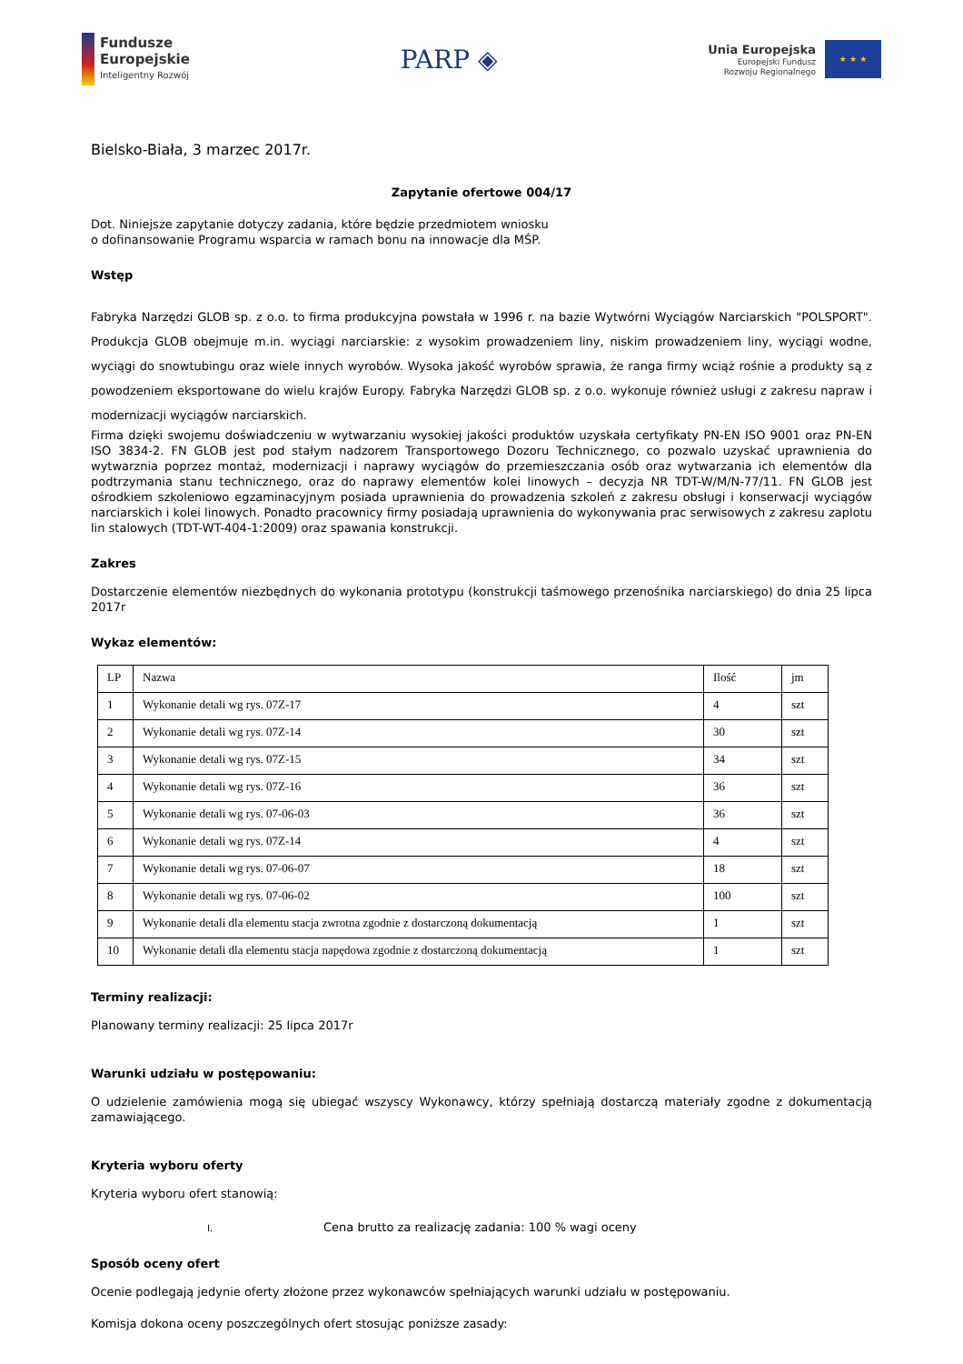Fundusze
Europejskie
Inteligentny Rozwój
PARP ◈
Unia Europejska
Europejski Fundusz
Rozwoju Regionalnego
★ ★ ★
Bielsko-Biała, 3 marzec 2017r.
Zapytanie ofertowe 004/17
Dot. Niniejsze zapytanie dotyczy zadania, które będzie przedmiotem wniosku
o dofinansowanie Programu wsparcia w ramach bonu na innowacje dla MŚP.
Wstęp
Fabryka Narzędzi GLOB sp. z o.o. to firma produkcyjna powstała w 1996 r. na bazie Wytwórni Wyciągów Narciarskich "POLSPORT". Produkcja GLOB obejmuje m.in. wyciągi narciarskie: z wysokim prowadzeniem liny, niskim prowadzeniem liny, wyciągi wodne, wyciągi do snowtubingu oraz wiele innych wyrobów. Wysoka jakość wyrobów sprawia, że ranga firmy wciąż rośnie a produkty są z powodzeniem eksportowane do wielu krajów Europy. Fabryka Narzędzi GLOB sp. z o.o. wykonuje również usługi z zakresu napraw i modernizacji wyciągów narciarskich.
Firma dzięki swojemu doświadczeniu w wytwarzaniu wysokiej jakości produktów uzyskała certyfikaty PN-EN ISO 9001 oraz PN-EN ISO 3834-2. FN GLOB jest pod stałym nadzorem Transportowego Dozoru Technicznego, co pozwalo uzyskać uprawnienia do wytwarznia poprzez montaż, modernizacji i naprawy wyciągów do przemieszczania osób oraz wytwarzania ich elementów dla podtrzymania stanu technicznego, oraz do naprawy elementów kolei linowych – decyzja NR TDT-W/M/N-77/11. FN GLOB jest ośrodkiem szkoleniowo egzaminacyjnym posiada uprawnienia do prowadzenia szkoleń z zakresu obsługi i konserwacji wyciągów narciarskich i kolei linowych. Ponadto pracownicy firmy posiadają uprawnienia do wykonywania prac serwisowych z zakresu zaplotu lin stalowych (TDT-WT-404-1:2009) oraz spawania konstrukcji.
Zakres
Dostarczenie elementów niezbędnych do wykonania prototypu (konstrukcji taśmowego przenośnika narciarskiego) do dnia 25 lipca 2017r
Wykaz elementów:
| LP | Nazwa | Ilość | jm |
| --- | --- | --- | --- |
| 1 | Wykonanie detali wg rys. 07Z-17 | 4 | szt |
| 2 | Wykonanie detali wg rys. 07Z-14 | 30 | szt |
| 3 | Wykonanie detali wg rys. 07Z-15 | 34 | szt |
| 4 | Wykonanie detali wg rys. 07Z-16 | 36 | szt |
| 5 | Wykonanie detali wg rys. 07-06-03 | 36 | szt |
| 6 | Wykonanie detali wg rys. 07Z-14 | 4 | szt |
| 7 | Wykonanie detali wg rys. 07-06-07 | 18 | szt |
| 8 | Wykonanie detali wg rys. 07-06-02 | 100 | szt |
| 9 | Wykonanie detali dla elementu stacja zwrotna zgodnie z dostarczoną dokumentacją | 1 | szt |
| 10 | Wykonanie detali dla elementu stacja napędowa zgodnie z dostarczoną dokumentacją | 1 | szt |
Terminy realizacji:
Planowany terminy realizacji: 25 lipca 2017r
Warunki udziału w postępowaniu:
O udzielenie zamówienia mogą się ubiegać wszyscy Wykonawcy, którzy spełniają dostarczą materiały zgodne z dokumentacją zamawiającego.
Kryteria wyboru oferty
Kryteria wyboru ofert stanowią:
I. Cena brutto za realizację zadania: 100 % wagi oceny
Sposób oceny ofert
Ocenie podlegają jedynie oferty złożone przez wykonawców spełniających warunki udziału w postępowaniu.
Komisja dokona oceny poszczególnych ofert stosując poniższe zasady: